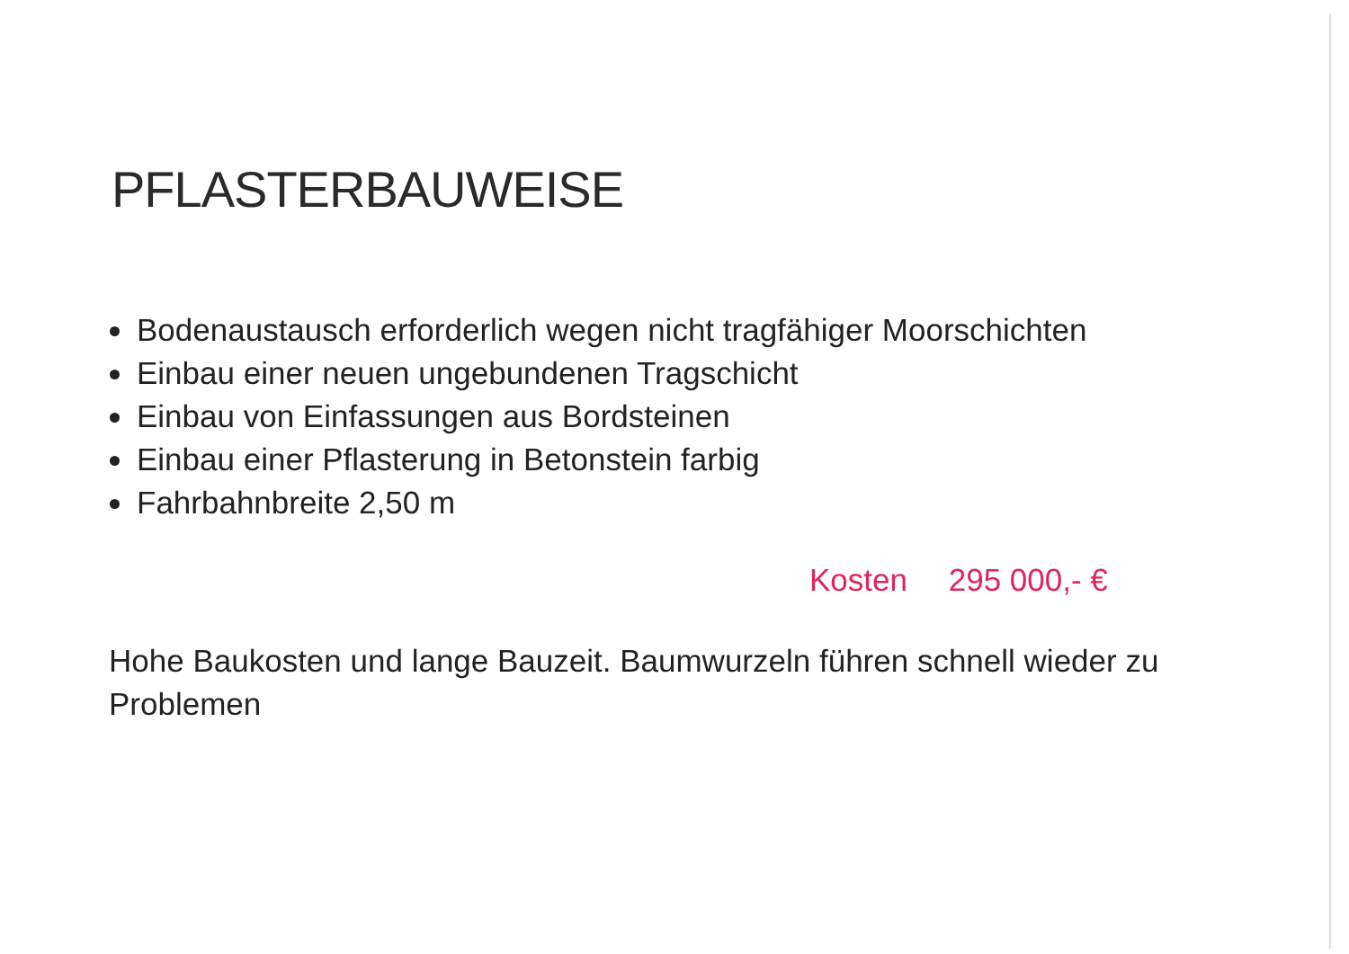PFLASTERBAUWEISE
Bodenaustausch erforderlich wegen nicht tragfähiger Moorschichten
Einbau einer neuen ungebundenen Tragschicht
Einbau von Einfassungen aus Bordsteinen
Einbau einer Pflasterung in Betonstein farbig
Fahrbahnbreite 2,50 m
Kosten 295 000,- €
Hohe Baukosten und lange Bauzeit. Baumwurzeln führen schnell wieder zu Problemen